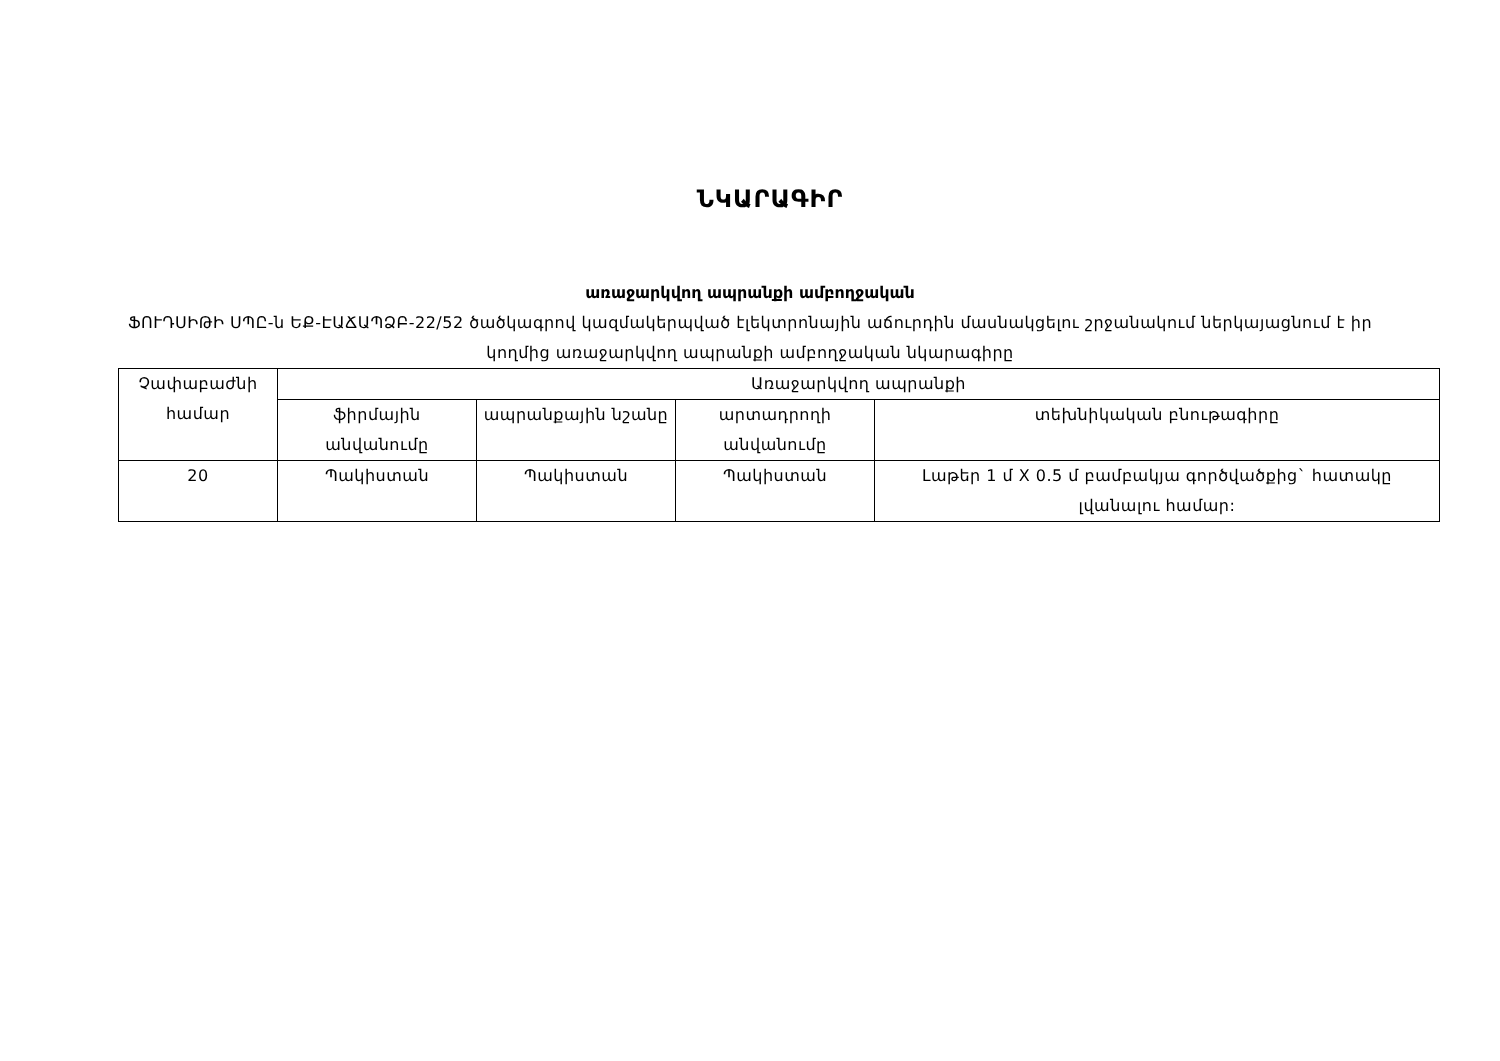ՆԿԱՐԱԳԻՐ
առաջարկվող ապրանքի ամբողջական
ՖՈՒԴՍԻԹԻ ՍՊԸ-ն ԵՔ-ԷԱՃԱՊՁԲ-22/52 ծածկագրով կազմակերպված էլեկտրոնային աճուրդին մասնակցելու շրջանակում ներկայացնում է իր կողմից առաջարկվող ապրանքի ամբողջական նկարագիրը
| Չափաբաժնի համար | Առաջարկվող ապրանքի | | | |
| --- | --- | --- | --- | --- |
| | ֆիրմային անվանումը | ապրանքային նշանը | արտադրողի անվանումը | տեխնիկական բնութագիրը |
| 20 | Պակիստան | Պակիստան | Պակիստան | Լաթեր 1 մ X 0.5 մ բամբակյա գործվածքից` հատակը լվանալու համար: |